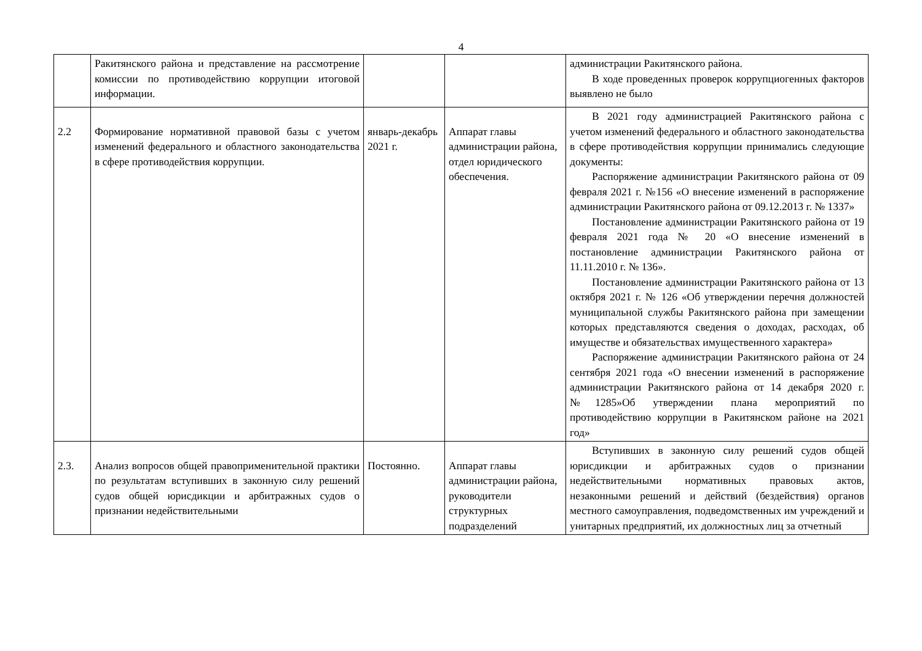4
| | Ракитянского района и представление на рассмотрение комиссии по противодействию коррупции итоговой информации. | | | администрации Ракитянского района. В ходе проведенных проверок коррупциогенных факторов выявлено не было |
| 2.2 | Формирование нормативной правовой базы с учетом изменений федерального и областного законодательства в сфере противодействия коррупции. | январь-декабрь 2021 г. | Аппарат главы администрации района, отдел юридического обеспечения. | В 2021 году администрацией Ракитянского района с учетом изменений федерального и областного законодательства в сфере противодействия коррупции принимались следующие документы: Распоряжение администрации Ракитянского района от 09 февраля 2021 г. №156 «О внесение изменений в распоряжение администрации Ракитянского района от 09.12.2013 г. № 1337» Постановление администрации Ракитянского района от 19 февраля 2021 года № 20 «О внесение изменений в постановление администрации Ракитянского района от 11.11.2010 г. № 136». Постановление администрации Ракитянского района от 13 октября 2021 г. № 126 «Об утверждении перечня должностей муниципальной службы Ракитянского района при замещении которых представляются сведения о доходах, расходах, об имуществе и обязательствах имущественного характера» Распоряжение администрации Ракитянского района от 24 сентября 2021 года «О внесении изменений в распоряжение администрации Ракитянского района от 14 декабря 2020 г. №1285»Об утверждении плана мероприятий по противодействию коррупции в Ракитянском районе на 2021 год» |
| 2.3. | Анализ вопросов общей правоприменительной практики по результатам вступивших в законную силу решений судов общей юрисдикции и арбитражных судов о признании недействительными | Постоянно. | Аппарат главы администрации района, руководители структурных подразделений | Вступивших в законную силу решений судов общей юрисдикции и арбитражных судов о признании недействительными нормативных правовых актов, незаконными решений и действий (бездействия) органов местного самоуправления, подведомственных им учреждений и унитарных предприятий, их должностных лиц за отчетный |